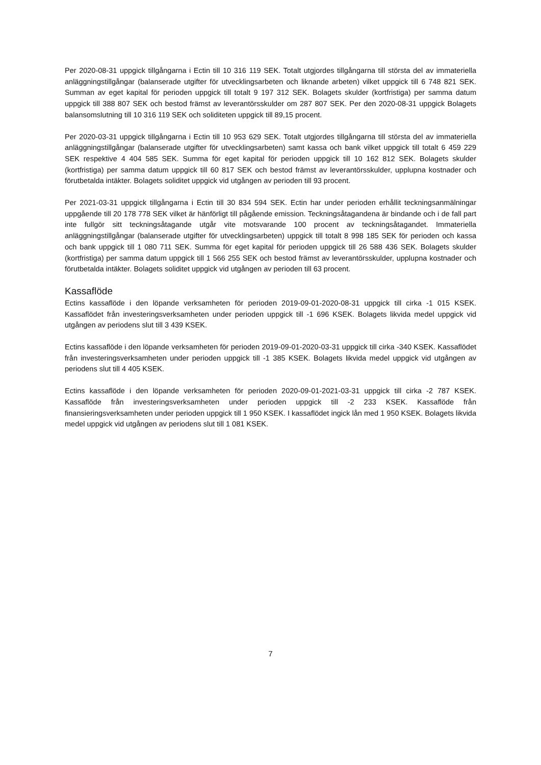Per 2020-08-31 uppgick tillgångarna i Ectin till 10 316 119 SEK. Totalt utgjordes tillgångarna till största del av immateriella anläggningstillgångar (balanserade utgifter för utvecklingsarbeten och liknande arbeten) vilket uppgick till 6 748 821 SEK. Summan av eget kapital för perioden uppgick till totalt 9 197 312 SEK. Bolagets skulder (kortfristiga) per samma datum uppgick till 388 807 SEK och bestod främst av leverantörsskulder om 287 807 SEK. Per den 2020-08-31 uppgick Bolagets balansomslutning till 10 316 119 SEK och soliditeten uppgick till 89,15 procent.
Per 2020-03-31 uppgick tillgångarna i Ectin till 10 953 629 SEK. Totalt utgjordes tillgångarna till största del av immateriella anläggningstillgångar (balanserade utgifter för utvecklingsarbeten) samt kassa och bank vilket uppgick till totalt 6 459 229 SEK respektive 4 404 585 SEK. Summa för eget kapital för perioden uppgick till 10 162 812 SEK. Bolagets skulder (kortfristiga) per samma datum uppgick till 60 817 SEK och bestod främst av leverantörsskulder, upplupna kostnader och förutbetalda intäkter. Bolagets soliditet uppgick vid utgången av perioden till 93 procent.
Per 2021-03-31 uppgick tillgångarna i Ectin till 30 834 594 SEK. Ectin har under perioden erhållit teckningsanmälningar uppgående till 20 178 778 SEK vilket är hänförligt till pågående emission. Teckningsåtagandena är bindande och i de fall part inte fullgör sitt teckningsåtagande utgår vite motsvarande 100 procent av teckningsåtagandet. Immateriella anläggningstillgångar (balanserade utgifter för utvecklingsarbeten) uppgick till totalt 8 998 185 SEK för perioden och kassa och bank uppgick till 1 080 711 SEK. Summa för eget kapital för perioden uppgick till 26 588 436 SEK. Bolagets skulder (kortfristiga) per samma datum uppgick till 1 566 255 SEK och bestod främst av leverantörsskulder, upplupna kostnader och förutbetalda intäkter. Bolagets soliditet uppgick vid utgången av perioden till 63 procent.
Kassaflöde
Ectins kassaflöde i den löpande verksamheten för perioden 2019-09-01-2020-08-31 uppgick till cirka -1 015 KSEK. Kassaflödet från investeringsverksamheten under perioden uppgick till -1 696 KSEK. Bolagets likvida medel uppgick vid utgången av periodens slut till 3 439 KSEK.
Ectins kassaflöde i den löpande verksamheten för perioden 2019-09-01-2020-03-31 uppgick till cirka -340 KSEK. Kassaflödet från investeringsverksamheten under perioden uppgick till -1 385 KSEK. Bolagets likvida medel uppgick vid utgången av periodens slut till 4 405 KSEK.
Ectins kassaflöde i den löpande verksamheten för perioden 2020-09-01-2021-03-31 uppgick till cirka -2 787 KSEK. Kassaflöde från investeringsverksamheten under perioden uppgick till -2 233 KSEK. Kassaflöde från finansieringsverksamheten under perioden uppgick till 1 950 KSEK. I kassaflödet ingick lån med 1 950 KSEK. Bolagets likvida medel uppgick vid utgången av periodens slut till 1 081 KSEK.
7